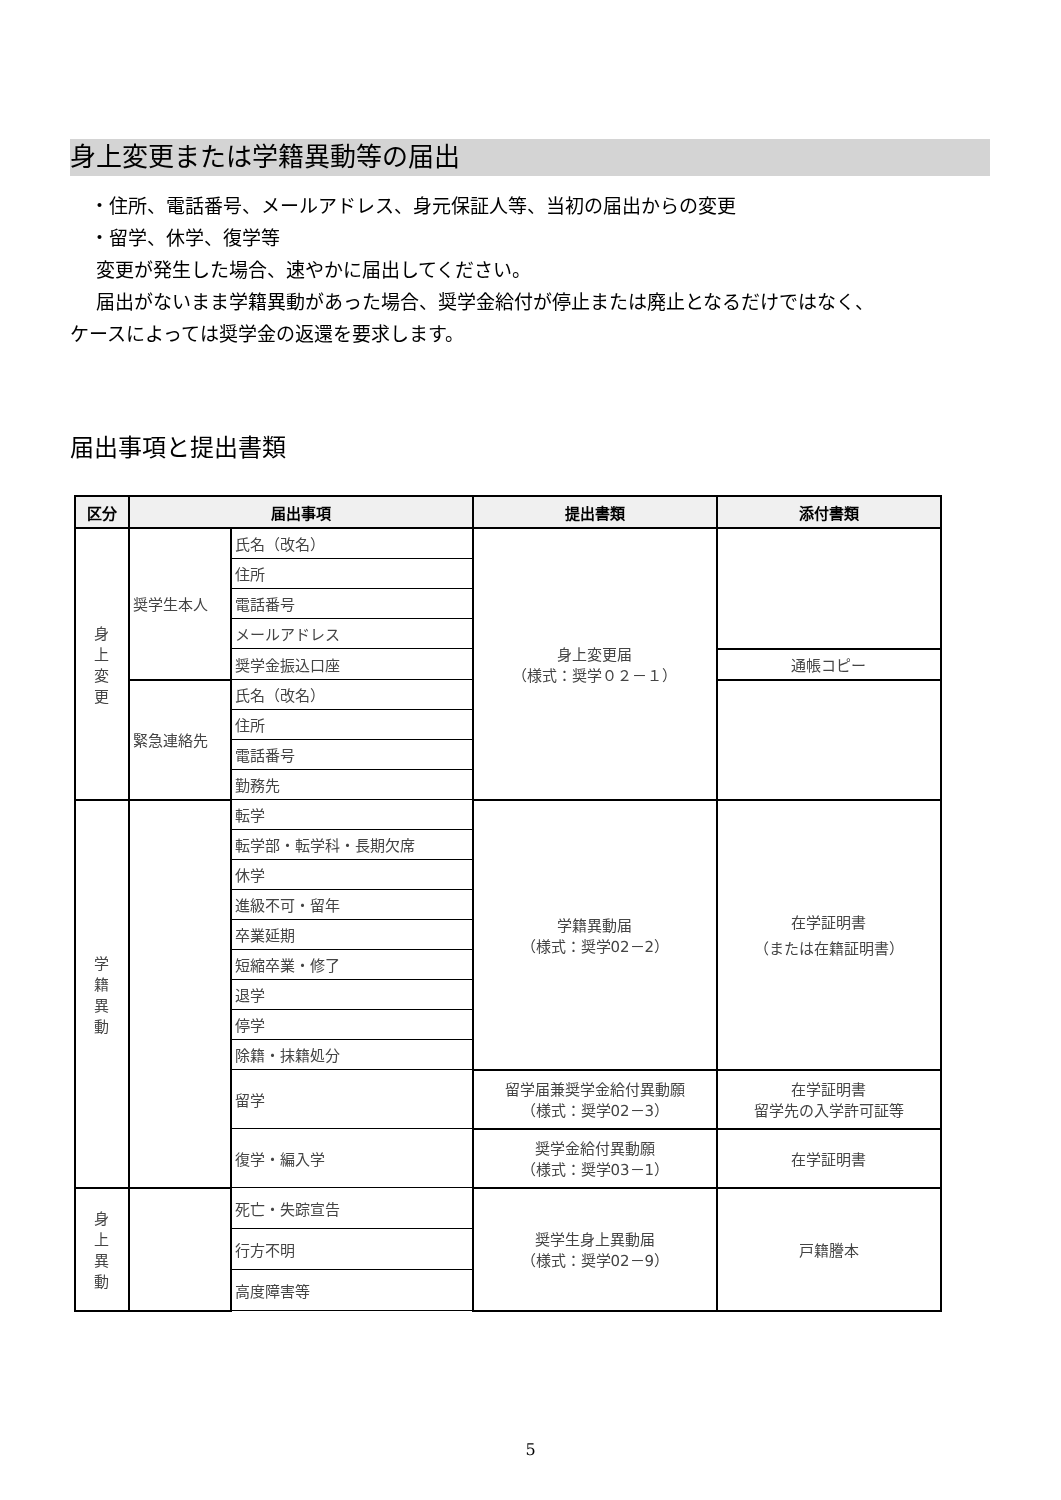身上変更または学籍異動等の届出
・住所、電話番号、メールアドレス、身元保証人等、当初の届出からの変更
・留学、休学、復学等
変更が発生した場合、速やかに届出してください。
届出がないまま学籍異動があった場合、奨学金給付が停止または廃止となるだけではなく、
ケースによっては奨学金の返還を要求します。
届出事項と提出書類
| 区分 | 届出事項 | | 提出書類 | 添付書類 |
| --- | --- | --- | --- | --- |
| 身 上 変 更 | 奨学生本人 | 氏名（改名） | 身上変更届 （様式：奨学０２－１） | |
| | | 住所 | | |
| | | 電話番号 | | |
| | | メールアドレス | | |
| | | 奨学金振込口座 | | 通帳コピー |
| | 緊急連絡先 | 氏名（改名） | | |
| | | 住所 | | |
| | | 電話番号 | | |
| | | 勤務先 | | |
| 学 籍 異 動 | | 転学 | 学籍異動届 （様式：奨学02－2） | 在学証明書 （または在籍証明書） |
| | | 転学部・転学科・長期欠席 | | |
| | | 休学 | | |
| | | 進級不可・留年 | | |
| | | 卒業延期 | | |
| | | 短縮卒業・修了 | | |
| | | 退学 | | |
| | | 停学 | | |
| | | 除籍・抹籍処分 | | |
| | | 留学 | 留学届兼奨学金給付異動願 （様式：奨学02－3） | 在学証明書 留学先の入学許可証等 |
| | | 復学・編入学 | 奨学金給付異動願 （様式：奨学03－1） | 在学証明書 |
| 身 上 異 動 | | 死亡・失踪宣告 | 奨学生身上異動届 （様式：奨学02－9） | 戸籍謄本 |
| | | 行方不明 | | |
| | | 高度障害等 | | |
5